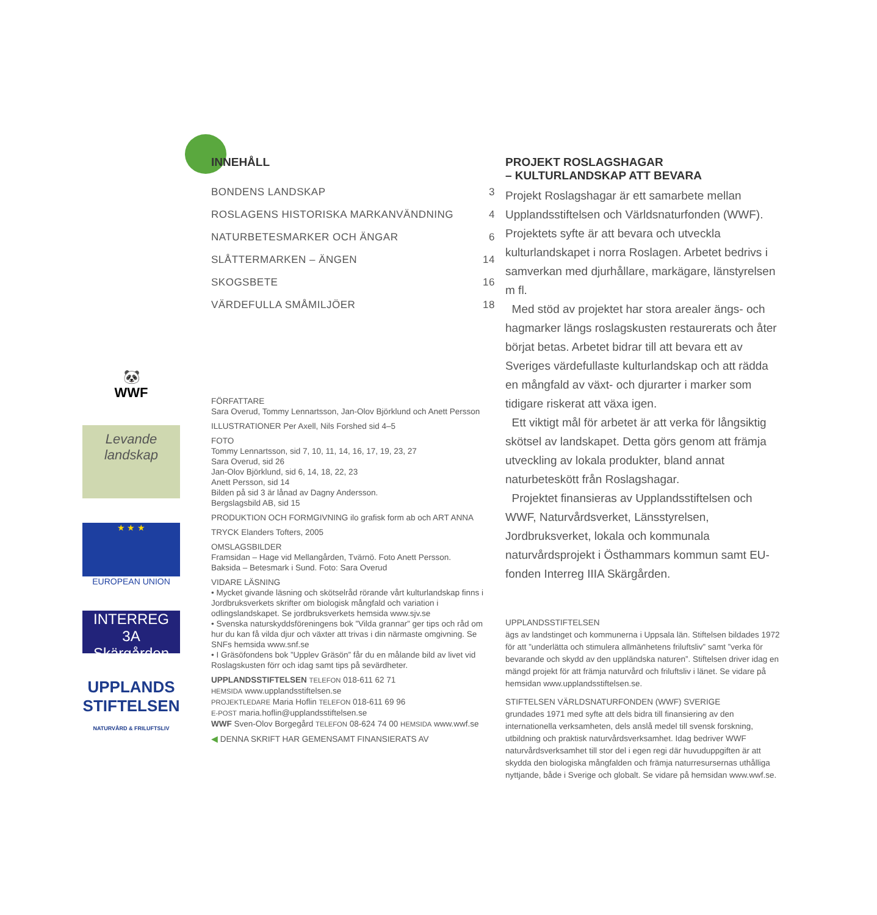🐼
WWF
Levande landskap
★ ★ ★
EUROPEAN UNION
INTERREG 3A
Skärgården
UPPLANDS STIFTELSEN
NATURVÅRD & FRILUFTSLIV
INNEHÅLL
| BONDENS LANDSKAP | 3 |
| ROSLAGENS HISTORISKA MARKANVÄNDNING | 4 |
| NATURBETESMARKER OCH ÄNGAR | 6 |
| SLÅTTERMARKEN – ÄNGEN | 14 |
| SKOGSBETE | 16 |
| VÄRDEFULLA SMÅMILJÖER | 18 |
FÖRFATTARE
Sara Overud, Tommy Lennartsson, Jan-Olov Björklund och Anett Persson
ILLUSTRATIONER Per Axell, Nils Forshed sid 4–5
FOTO
Tommy Lennartsson, sid 7, 10, 11, 14, 16, 17, 19, 23, 27
Sara Overud, sid 26
Jan-Olov Björklund, sid 6, 14, 18, 22, 23
Anett Persson, sid 14
Bilden på sid 3 är lånad av Dagny Andersson.
Bergslagsbild AB, sid 15
PRODUKTION OCH FORMGIVNING ilo grafisk form ab och ART ANNA
TRYCK Elanders Tofters, 2005
OMSLAGSBILDER
Framsidan – Hage vid Mellangården, Tvärnö. Foto Anett Persson.
Baksida – Betesmark i Sund. Foto: Sara Overud
VIDARE LÄSNING
• Mycket givande läsning och skötselråd rörande vårt kulturlandskap finns i Jordbruksverkets skrifter om biologisk mångfald och variation i odlingslandskapet. Se jordbruksverkets hemsida www.sjv.se
• Svenska naturskyddsföreningens bok ”Vilda grannar” ger tips och råd om hur du kan få vilda djur och växter att trivas i din närmaste omgivning. Se SNFs hemsida www.snf.se
• I Gräsöfondens bok ”Upplev Gräsön” får du en målande bild av livet vid Roslagskusten förr och idag samt tips på sevärdheter.
UPPLANDSSTIFTELSEN TELEFON 018-611 62 71
HEMSIDA www.upplandsstiftelsen.se
PROJEKTLEDARE Maria Hoflin TELEFON 018-611 69 96
E-POST maria.hoflin@upplandsstiftelsen.se
WWF Sven-Olov Borgegård TELEFON 08-624 74 00 HEMSIDA www.wwf.se
◀ DENNA SKRIFT HAR GEMENSAMT FINANSIERATS AV
PROJEKT ROSLAGSHAGAR
– KULTURLANDSKAP ATT BEVARA
Projekt Roslagshagar är ett samarbete mellan Upplandsstiftelsen och Världsnaturfonden (WWF). Projektets syfte är att bevara och utveckla kulturlandskapet i norra Roslagen. Arbetet bedrivs i samverkan med djurhållare, markägare, länstyrelsen m fl.
Med stöd av projektet har stora arealer ängs- och hagmarker längs roslagskusten restaurerats och åter börjat betas. Arbetet bidrar till att bevara ett av Sveriges värdefullaste kulturlandskap och att rädda en mångfald av växt- och djurarter i marker som tidigare riskerat att växa igen.
Ett viktigt mål för arbetet är att verka för långsiktig skötsel av landskapet. Detta görs genom att främja utveckling av lokala produkter, bland annat naturbeteskött från Roslagshagar.
Projektet finansieras av Upplandsstiftelsen och WWF, Naturvårdsverket, Länsstyrelsen, Jordbruksverket, lokala och kommunala naturvårdsprojekt i Östhammars kommun samt EU-fonden Interreg IIIA Skärgården.
UPPLANDSSTIFTELSEN
ägs av landstinget och kommunerna i Uppsala län. Stiftelsen bildades 1972 för att ”underlätta och stimulera allmänhetens friluftsliv” samt ”verka för bevarande och skydd av den uppländska naturen”. Stiftelsen driver idag en mängd projekt för att främja naturvård och friluftsliv i länet. Se vidare på hemsidan www.upplandsstiftelsen.se.
STIFTELSEN VÄRLDSNATURFONDEN (WWF) SVERIGE
grundades 1971 med syfte att dels bidra till finansiering av den internationella verksamheten, dels anslå medel till svensk forskning, utbildning och praktisk naturvårdsverksamhet. Idag bedriver WWF naturvårdsverksamhet till stor del i egen regi där huvuduppgiften är att skydda den biologiska mångfalden och främja naturresursernas uthålliga nyttjande, både i Sverige och globalt. Se vidare på hemsidan www.wwf.se.